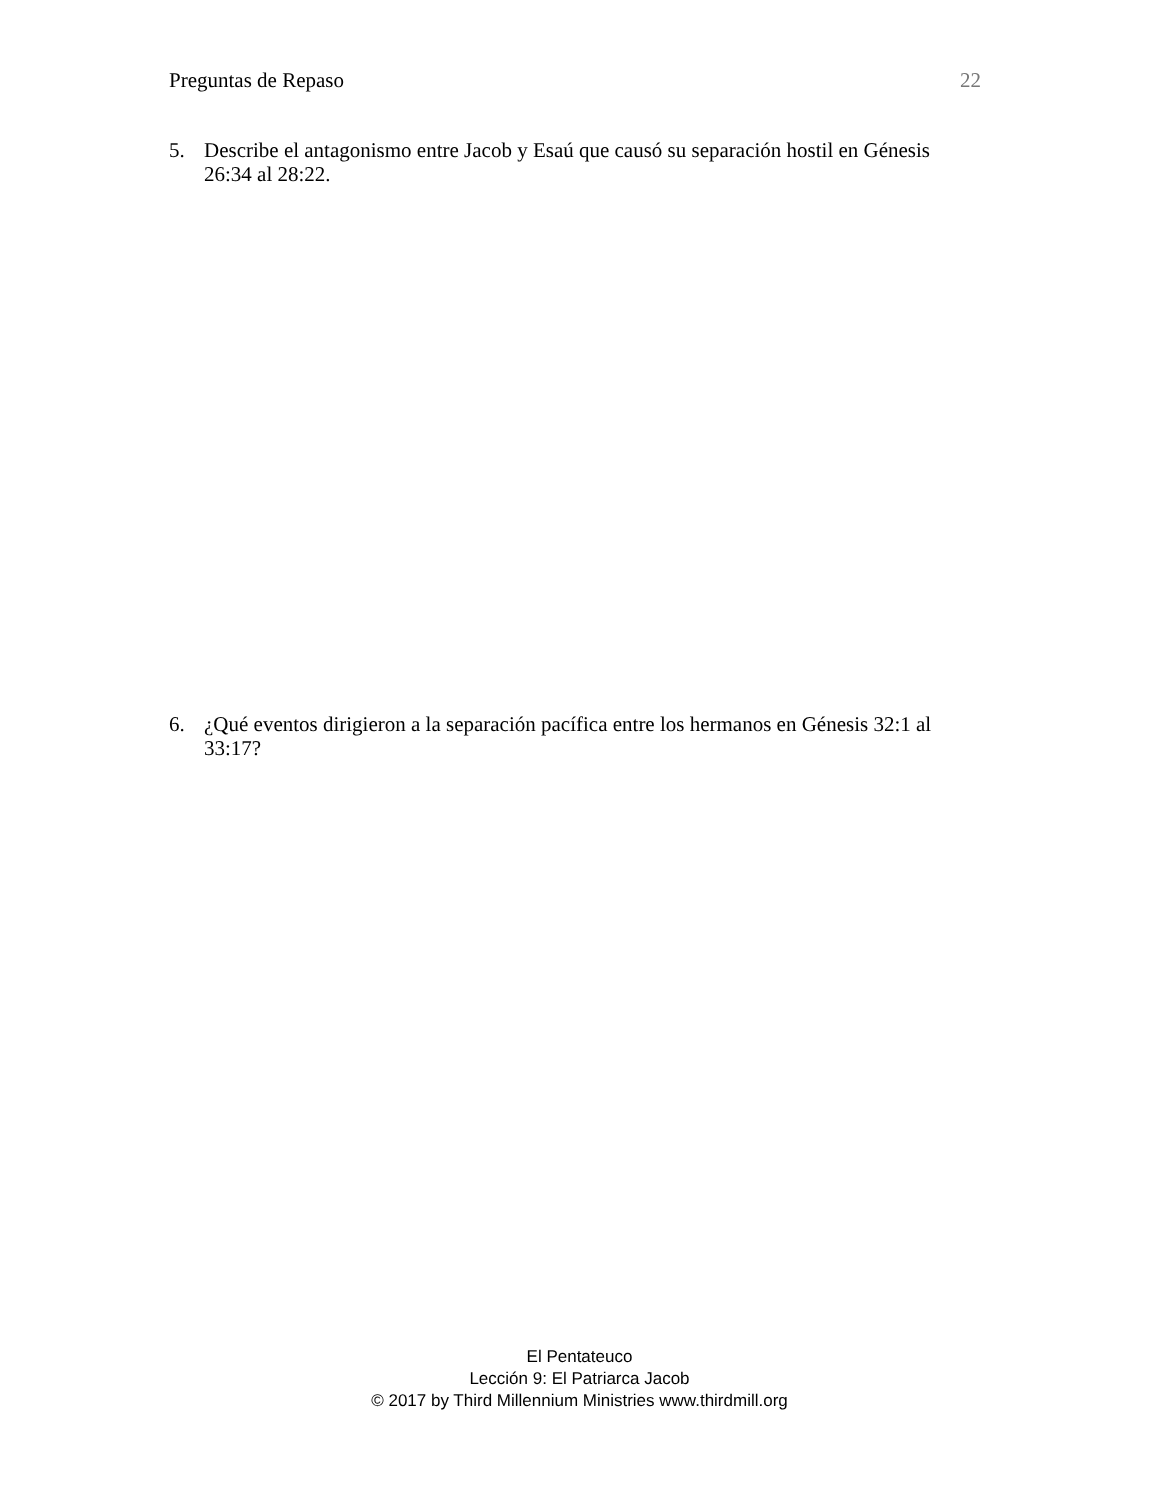Preguntas de Repaso 22
5. Describe el antagonismo entre Jacob y Esaú que causó su separación hostil en Génesis 26:34 al 28:22.
6. ¿Qué eventos dirigieron a la separación pacífica entre los hermanos en Génesis 32:1 al 33:17?
El Pentateuco
Lección 9: El Patriarca Jacob
© 2017 by Third Millennium Ministries www.thirdmill.org